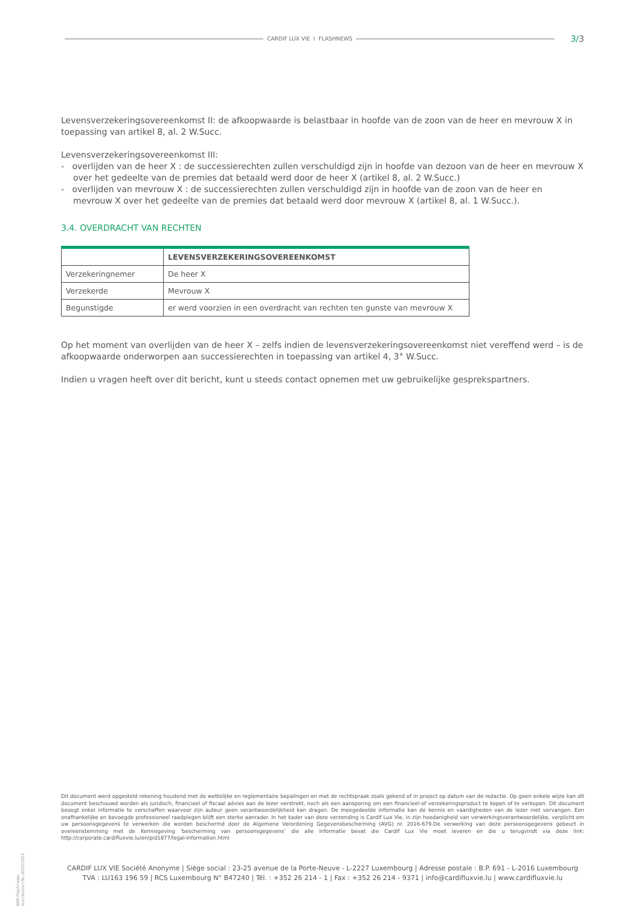CARDIF LUX VIE I FLASHNEWS 3/3
Levensverzekeringsovereenkomst II: de afkoopwaarde is belastbaar in hoofde van de zoon van de heer en mevrouw X in toepassing van artikel 8, al. 2 W.Succ.
Levensverzekeringsovereenkomst III:
- overlijden van de heer X : de successierechten zullen verschuldigd zijn in hoofde van dezoon van de heer en mevrouw X over het gedeelte van de premies dat betaald werd door de heer X (artikel 8, al. 2 W.Succ.)
- overlijden van mevrouw X : de successierechten zullen verschuldigd zijn in hoofde van de zoon van de heer en mevrouw X over het gedeelte van de premies dat betaald werd door mevrouw X (artikel 8, al. 1 W.Succ.).
3.4. OVERDRACHT VAN RECHTEN
| | LEVENSVERZEKERINGSOVEREENKOMST |
| --- | --- |
| Verzekeringnemer | De heer X |
| Verzekerde | Mevrouw X |
| Begunstigde | er werd voorzien in een overdracht van rechten ten gunste van mevrouw X |
Op het moment van overlijden van de heer X – zelfs indien de levensverzekeringsovereenkomst niet vereffend werd – is de afkoopwaarde onderworpen aan successierechten in toepassing van artikel 4, 3° W.Succ.
Indien u vragen heeft over dit bericht, kunt u steeds contact opnemen met uw gebruikelijke gesprekspartners.
WM-Flashnews succession-NL-02022021
Dit document werd opgesteld rekening houdend met de wettelijke en reglementaire bepalingen en met de rechtspraak zoals gekend of in project op datum van de redactie. Op geen enkele wijze kan dit document beschouwd worden als juridisch, financieel of fiscaal advies aan de lezer verstrekt, noch als een aansporing om een financieel-of verzekeringsproduct te kopen of te verkopen. Dit document beoogt enkel informatie te verschaffen waarvoor zijn auteur geen verantwoordelijkheid kan dragen. De meegedeelde informatie kan de kennis en vaardigheden van de lezer niet vervangen. Een onafhankelijke en bevoegde professioneel raadplegen blijft een sterke aanrader. In het kader van deze verzending is Cardif Lux Vie, in zijn hoedanigheid van verwerkingsverantwoordelijke, verplicht om uw persoonsgegevens te verwerken die worden beschermd door de Algemene Verordening Gegevensbescherming (AVG) nr. 2016-679.De verwerking van deze persoonsgegevens gebeurt in overeenstemming met de Kennisgeving ‘bescherming van persoonsgegevens’ die alle informatie bevat die Cardif Lux Vie moet leveren en die u terugvindt via deze link: http://corporate.cardifluxvie.lu/en/pid1877/legal-information.html
CARDIF LUX VIE Société Anonyme | Siège social : 23-25 avenue de la Porte-Neuve - L-2227 Luxembourg | Adresse postale : B.P. 691 - L-2016 Luxembourg
TVA : LU163 196 59 | RCS Luxembourg N° B47240 | Tél. : +352 26 214 - 1 | Fax : +352 26 214 - 9371 | info@cardifluxvie.lu | www.cardifluxvie.lu